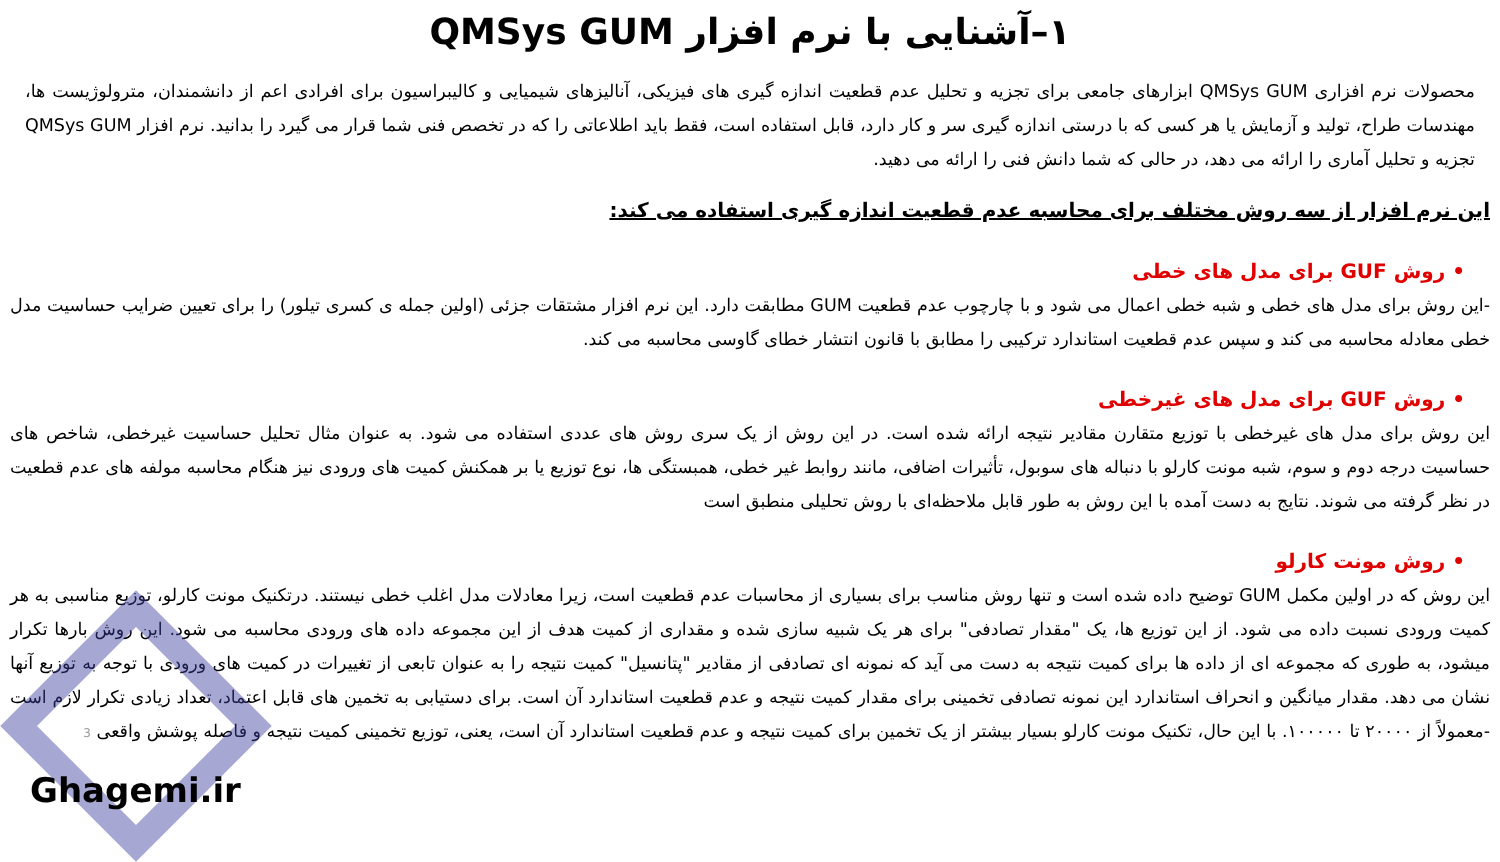۱–آشنایی با نرم افزار QMSys GUM
محصولات نرم افزاری QMSys GUM ابزارهای جامعی برای تجزیه و تحلیل عدم قطعیت اندازه گیری های فیزیکی، آنالیزهای شیمیایی و کالیبراسیون برای افرادی اعم از دانشمندان، مترولوژیست ها، مهندسات طراح، تولید و آزمایش یا هر کسی که با درستی اندازه گیری سر و کار دارد، قابل استفاده است، فقط باید اطلاعاتی را که در تخصص فنی شما قرار می گیرد را بدانید. نرم افزار QMSys GUM تجزیه و تحلیل آماری را ارائه می دهد، در حالی که شما دانش فنی را ارائه می دهید.
این نرم افزار از سه روش مختلف برای محاسبه عدم قطعیت اندازه گیری استفاده می کند:
• روش GUF برای مدل های خطی
-این روش برای مدل های خطی و شبه خطی اعمال می شود و با چارچوب عدم قطعیت GUM مطابقت دارد. این نرم افزار مشتقات جزئی (اولین جمله ی کسری تیلور) را برای تعیین ضرایب حساسیت مدل خطی معادله محاسبه می کند و سپس عدم قطعیت استاندارد ترکیبی را مطابق با قانون انتشار خطای گاوسی محاسبه می کند.
• روش GUF برای مدل های غیرخطی
این روش برای مدل های غیرخطی با توزیع متقارن مقادیر نتیجه ارائه شده است. در این روش از یک سری روش های عددی استفاده می شود. به عنوان مثال تحلیل حساسیت غیرخطی، شاخص های حساسیت درجه دوم و سوم، شبه مونت کارلو با دنباله های سوبول، تأثیرات اضافی، مانند روابط غیر خطی، همبستگی ها، نوع توزیع یا بر همکنش کمیت های ورودی نیز هنگام محاسبه مولفه های عدم قطعیت در نظر گرفته می شوند. نتایج به دست آمده با این روش به طور قابل ملاحظه‌ای با روش تحلیلی منطبق است
• روش مونت کارلو
این روش که در اولین مکمل GUM توضیح داده شده است و تنها روش مناسب برای بسیاری از محاسبات عدم قطعیت است، زیرا معادلات مدل اغلب خطی نیستند. درتکنیک مونت کارلو، توزیع مناسبی به هر کمیت ورودی نسبت داده می شود. از این توزیع ها، یک "مقدار تصادفی" برای هر یک شبیه سازی شده و مقداری از کمیت هدف از این مجموعه داده های ورودی محاسبه می شود. این روش بارها تکرار میشود، به طوری که مجموعه ای از داده ها برای کمیت نتیجه به دست می آید که نمونه ای تصادفی از مقادیر "پتانسیل" کمیت نتیجه را به عنوان تابعی از تغییرات در کمیت های ورودی با توجه به توزیع آنها نشان می دهد. مقدار میانگین و انحراف استاندارد این نمونه تصادفی تخمینی برای مقدار کمیت نتیجه و عدم قطعیت استاندارد آن است. برای دستیابی به تخمین های قابل اعتماد، تعداد زیادی تکرار لازم است -معمولاً از ۲۰۰۰۰ تا ۱۰۰۰۰۰. با این حال، تکنیک مونت کارلو بسیار بیشتر از یک تخمین برای کمیت نتیجه و عدم قطعیت استاندارد آن است، یعنی، توزیع تخمینی کمیت نتیجه و فاصله پوشش واقعی 3
Ghagemi.ir